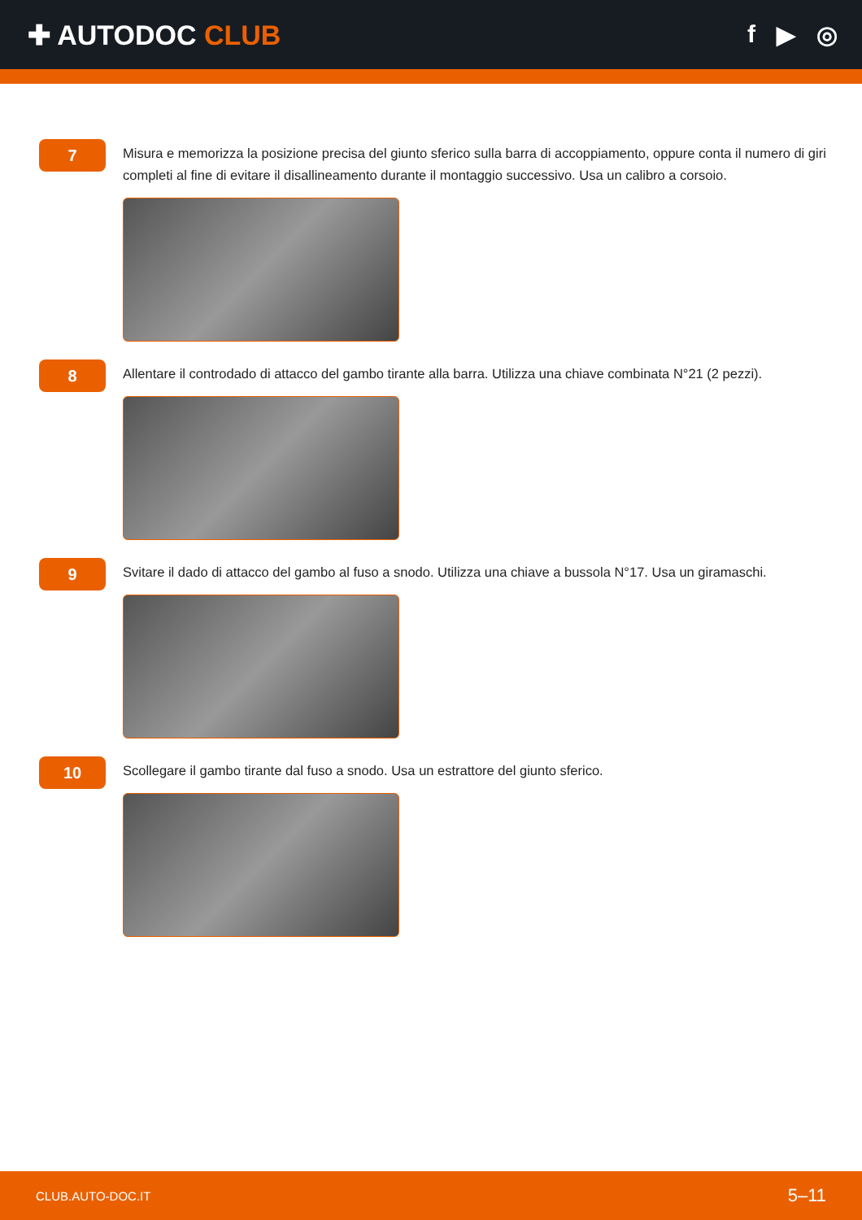✚ AUTODOC CLUB f ▶ ◎
7
Misura e memorizza la posizione precisa del giunto sferico sulla barra di accoppiamento, oppure conta il numero di giri completi al fine di evitare il disallineamento durante il montaggio successivo. Usa un calibro a corsoio.
8
Allentare il controdado di attacco del gambo tirante alla barra. Utilizza una chiave combinata N°21 (2 pezzi).
9
Svitare il dado di attacco del gambo al fuso a snodo. Utilizza una chiave a bussola N°17. Usa un giramaschi.
10
Scollegare il gambo tirante dal fuso a snodo. Usa un estrattore del giunto sferico.
CLUB.AUTO-DOC.IT 5–11